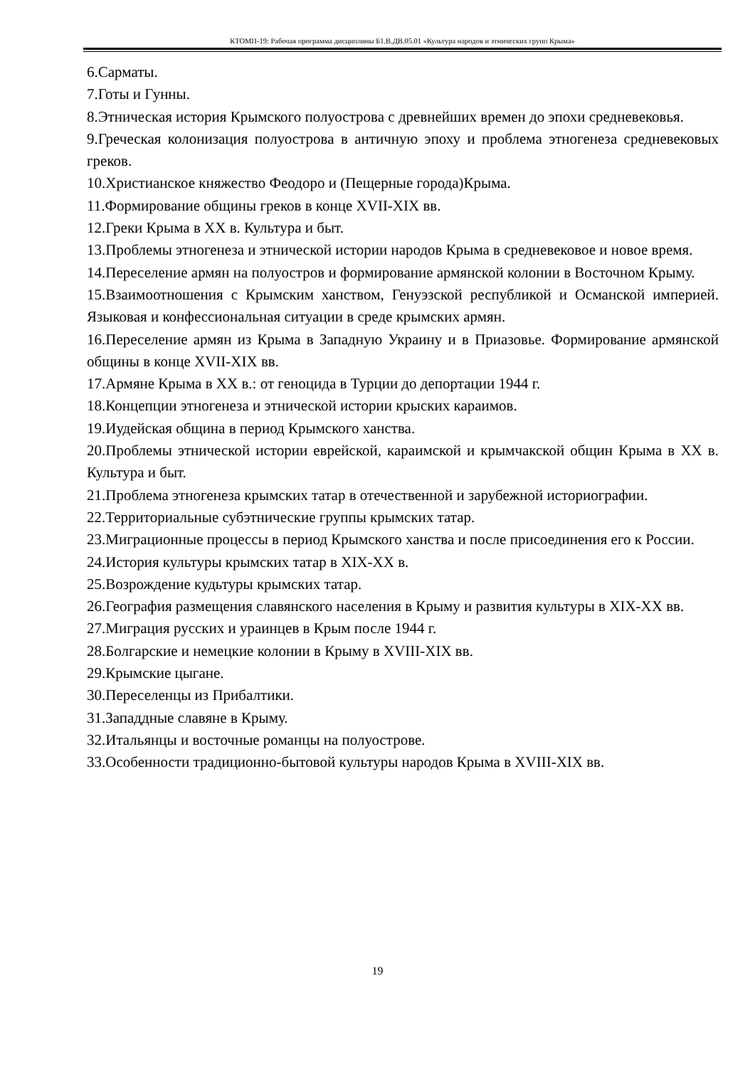КТОМП-19: Рабочая программа дисциплины Б1.В.ДВ.05.01 «Культура народов и этнических групп Крыма»
6.Сарматы.
7.Готы и Гунны.
8.Этническая история Крымского полуострова с древнейших времен до эпохи средневековья.
9.Греческая колонизация полуострова в античную эпоху и проблема этногенеза средневековых греков.
10.Христианское княжество Феодоро и (Пещерные города)Крыма.
11.Формирование общины греков в конце XVII-XIX вв.
12.Греки Крыма в XX в. Культура и быт.
13.Проблемы этногенеза и этнической истории народов Крыма в средневековое и новое время.
14.Переселение армян на полуостров и формирование армянской колонии в Восточном Крыму.
15.Взаимоотношения с Крымским ханством, Генуэзской республикой и Османской империей. Языковая и конфессиональная ситуации в среде крымских армян.
16.Переселение армян из Крыма в Западную Украину и в Приазовье. Формирование армянской общины в конце XVII-XIX вв.
17.Армяне Крыма в XX в.: от геноцида в Турции до депортации 1944 г.
18.Концепции этногенеза и этнической истории крыских караимов.
19.Иудейская община в период Крымского ханства.
20.Проблемы этнической истории еврейской, караимской и крымчакской общин Крыма в XX в. Культура и быт.
21.Проблема этногенеза крымских татар в отечественной и зарубежной историографии.
22.Территориальные субэтнические группы крымских татар.
23.Миграционные процессы в период Крымского ханства и после присоединения его к России.
24.История культуры крымских татар в XIX-XX в.
25.Возрождение кудьтуры крымских татар.
26.География размещения славянского населения в Крыму и развития культуры в XIX-XX вв.
27.Миграция русских и ураинцев в Крым после 1944 г.
28.Болгарские и немецкие колонии в Крыму в XVIII-XIX вв.
29.Крымские цыгане.
30.Переселенцы из Прибалтики.
31.Западдные славяне в Крыму.
32.Итальянцы и восточные романцы на полуострове.
33.Особенности традиционно-бытовой культуры народов Крыма в XVIII-XIX вв.
19